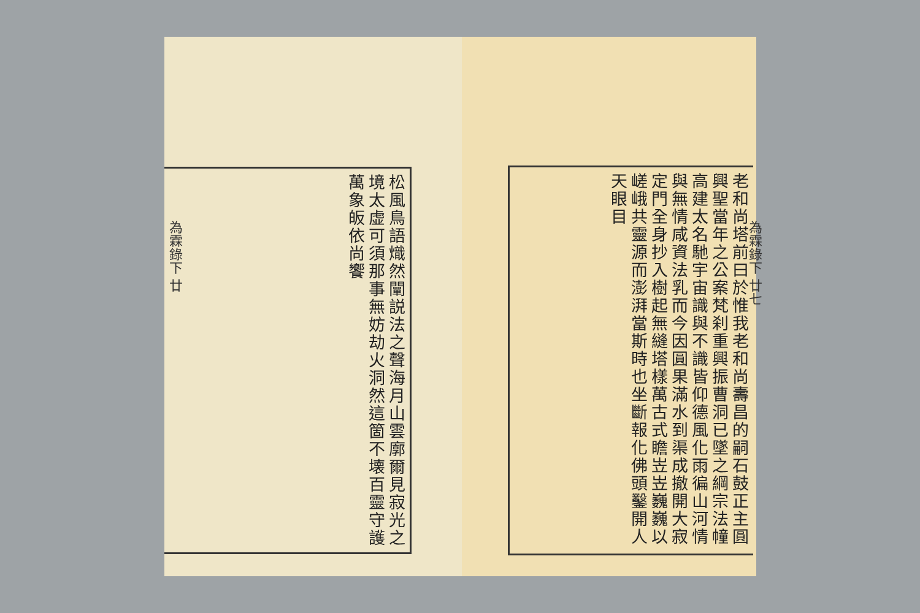松風鳥語熾然闡説法之聲海月山雲廓爾見寂光之境太虚可須那事無妨劫火洞然這箇不壊百靈守護萬象皈依尚饗
為霖錄下 廿
老和尚塔前曰於惟我老和尚壽昌的嗣石鼓正主圓興聖當年之公案梵刹重興振曹洞已墜之綱宗法幢高建太名馳宇宙識與不識皆仰德風化雨徧山河情與無情咸資法乳而今因圓果滿水到渠成撤開大寂定門全身抄入樹起無縫塔樣萬古式瞻岦岦巍巍以嵯峨共靈源而澎湃當斯時也坐斷報化佛頭鑿開人天眼目
為霖錄下 廿七